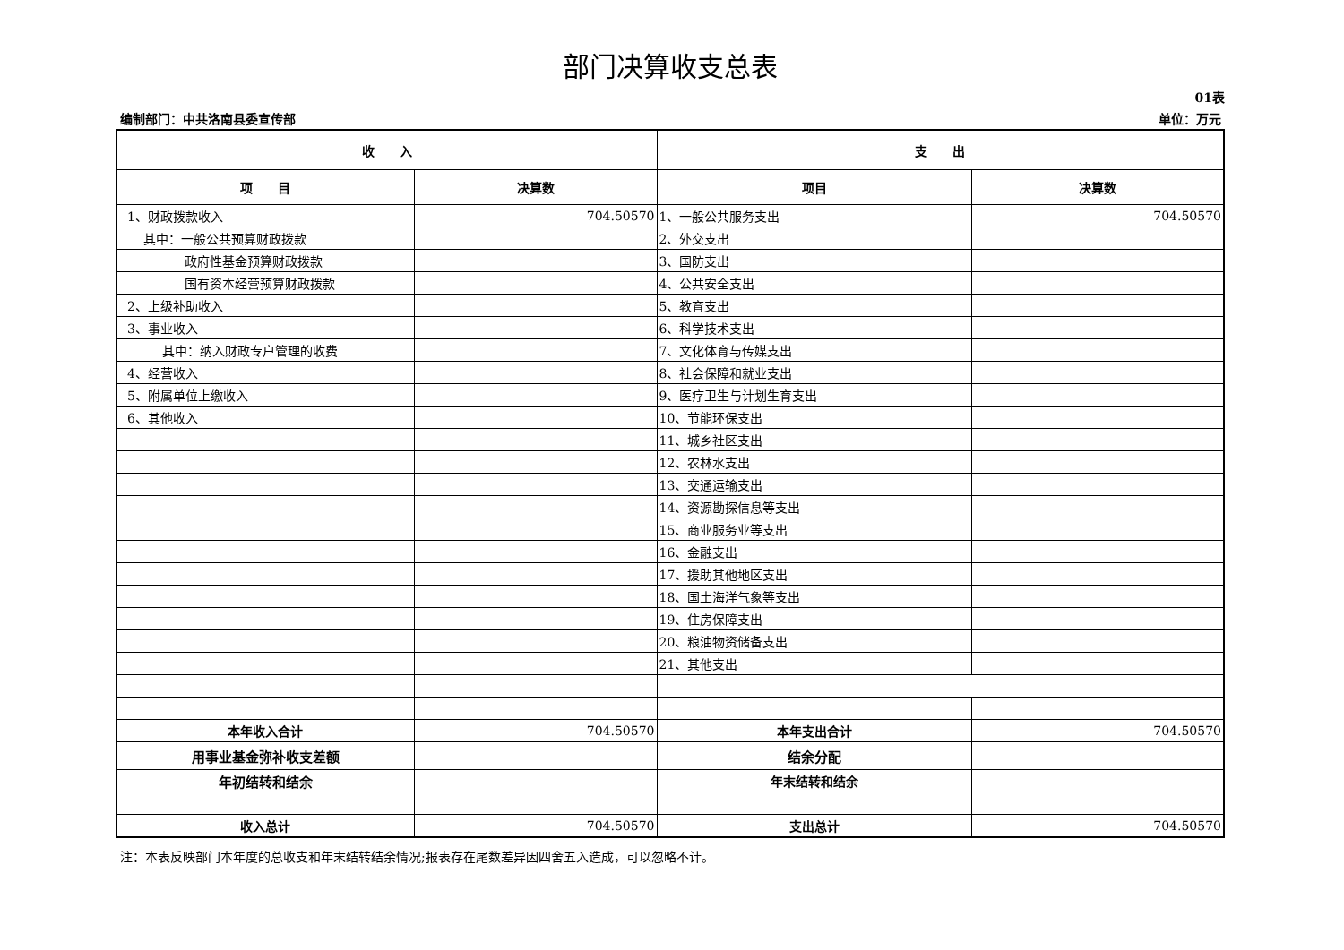部门决算收支总表
01表
编制部门：中共洛南县委宣传部 单位：万元
| 收 入 | | 支 出 | |
| --- | --- | --- | --- |
| 项 目 | 决算数 | 项目 | 决算数 |
| 1、财政拨款收入 | 704.50570 | 1、一般公共服务支出 | 704.50570 |
| 其中：一般公共预算财政拨款 | | 2、外交支出 | |
| 政府性基金预算财政拨款 | | 3、国防支出 | |
| 国有资本经营预算财政拨款 | | 4、公共安全支出 | |
| 2、上级补助收入 | | 5、教育支出 | |
| 3、事业收入 | | 6、科学技术支出 | |
| 其中：纳入财政专户管理的收费 | | 7、文化体育与传媒支出 | |
| 4、经营收入 | | 8、社会保障和就业支出 | |
| 5、附属单位上缴收入 | | 9、医疗卫生与计划生育支出 | |
| 6、其他收入 | | 10、节能环保支出 | |
| | | 11、城乡社区支出 | |
| | | 12、农林水支出 | |
| | | 13、交通运输支出 | |
| | | 14、资源勘探信息等支出 | |
| | | 15、商业服务业等支出 | |
| | | 16、金融支出 | |
| | | 17、援助其他地区支出 | |
| | | 18、国土海洋气象等支出 | |
| | | 19、住房保障支出 | |
| | | 20、粮油物资储备支出 | |
| | | 21、其他支出 | |
| 本年收入合计 | 704.50570 | 本年支出合计 | 704.50570 |
| 用事业基金弥补收支差额 | | 结余分配 | |
| 年初结转和结余 | | 年末结转和结余 | |
| 收入总计 | 704.50570 | 支出总计 | 704.50570 |
注：本表反映部门本年度的总收支和年末结转结余情况;报表存在尾数差异因四舍五入造成，可以忽略不计。